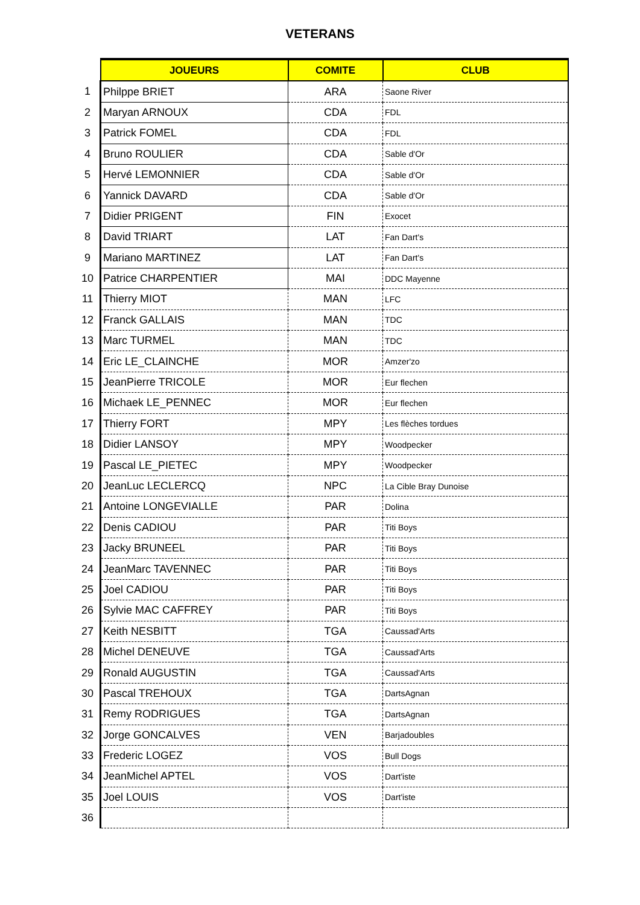VETERANS
| | JOUEURS | COMITE | CLUB |
| 1 | Philppe BRIET | ARA | Saone River |
| 2 | Maryan ARNOUX | CDA | FDL |
| 3 | Patrick FOMEL | CDA | FDL |
| 4 | Bruno ROULIER | CDA | Sable d'Or |
| 5 | Hervé LEMONNIER | CDA | Sable d'Or |
| 6 | Yannick DAVARD | CDA | Sable d'Or |
| 7 | Didier PRIGENT | FIN | Exocet |
| 8 | David TRIART | LAT | Fan Dart's |
| 9 | Mariano MARTINEZ | LAT | Fan Dart's |
| 10 | Patrice CHARPENTIER | MAI | DDC Mayenne |
| 11 | Thierry MIOT | MAN | LFC |
| 12 | Franck GALLAIS | MAN | TDC |
| 13 | Marc TURMEL | MAN | TDC |
| 14 | Eric LE_CLAINCHE | MOR | Amzer'zo |
| 15 | JeanPierre TRICOLE | MOR | Eur flechen |
| 16 | Michaek LE_PENNEC | MOR | Eur flechen |
| 17 | Thierry FORT | MPY | Les flèches tordues |
| 18 | Didier LANSOY | MPY | Woodpecker |
| 19 | Pascal LE_PIETEC | MPY | Woodpecker |
| 20 | JeanLuc LECLERCQ | NPC | La Cible Bray Dunoise |
| 21 | Antoine LONGEVIALLE | PAR | Dolina |
| 22 | Denis CADIOU | PAR | Titi Boys |
| 23 | Jacky BRUNEEL | PAR | Titi Boys |
| 24 | JeanMarc TAVENNEC | PAR | Titi Boys |
| 25 | Joel CADIOU | PAR | Titi Boys |
| 26 | Sylvie MAC CAFFREY | PAR | Titi Boys |
| 27 | Keith NESBITT | TGA | Caussad'Arts |
| 28 | Michel DENEUVE | TGA | Caussad'Arts |
| 29 | Ronald AUGUSTIN | TGA | Caussad'Arts |
| 30 | Pascal TREHOUX | TGA | DartsAgnan |
| 31 | Remy RODRIGUES | TGA | DartsAgnan |
| 32 | Jorge GONCALVES | VEN | Barjadoubles |
| 33 | Frederic LOGEZ | VOS | Bull Dogs |
| 34 | JeanMichel APTEL | VOS | Dart'iste |
| 35 | Joel LOUIS | VOS | Dart'iste |
| 36 | | | |